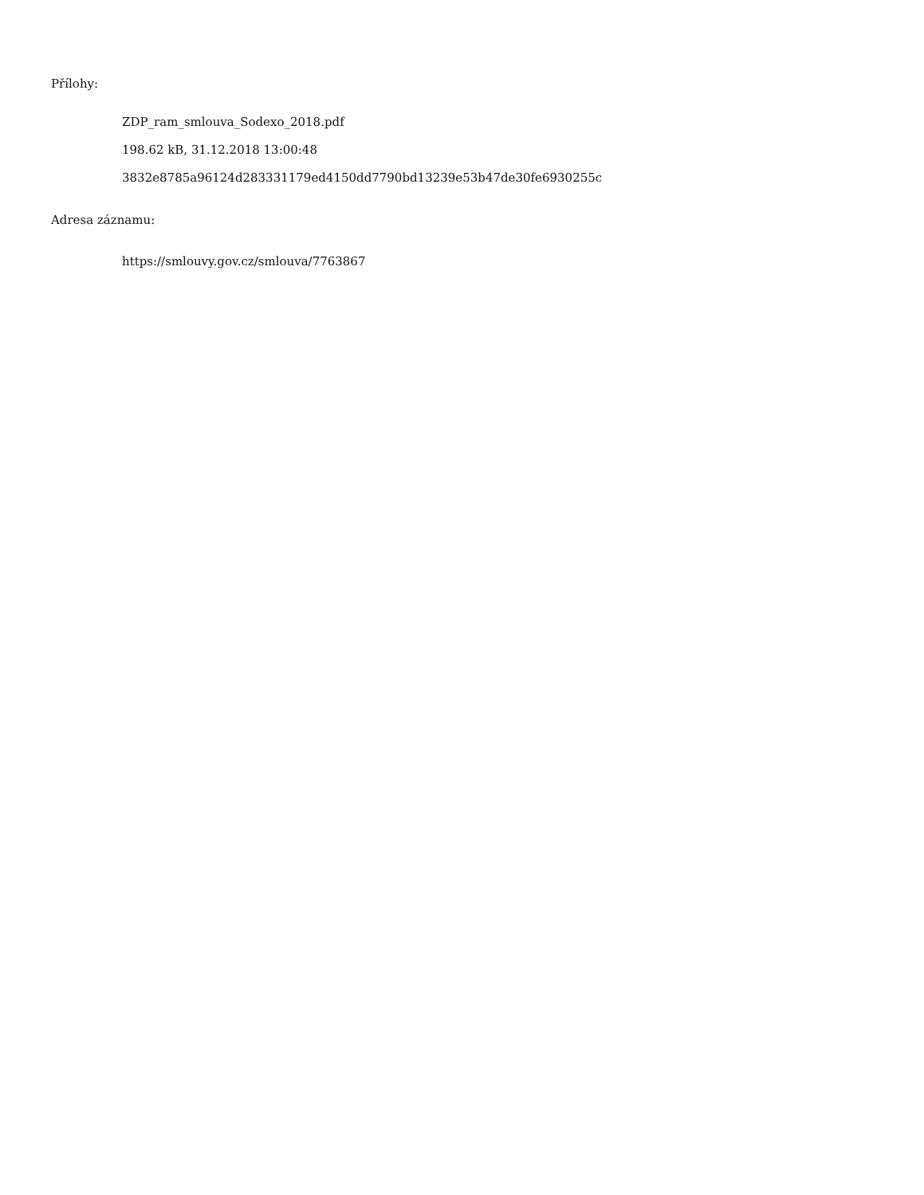Přílohy:
ZDP_ram_smlouva_Sodexo_2018.pdf
198.62 kB, 31.12.2018 13:00:48
3832e8785a96124d283331179ed4150dd7790bd13239e53b47de30fe6930255c
Adresa záznamu:
https://smlouvy.gov.cz/smlouva/7763867